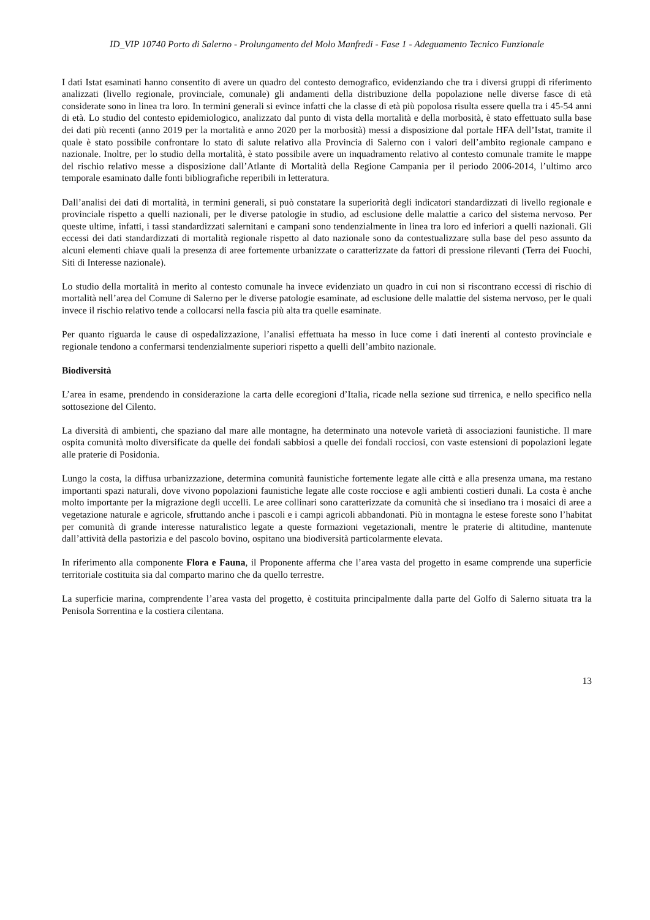ID_VIP 10740 Porto di Salerno - Prolungamento del Molo Manfredi - Fase 1 - Adeguamento Tecnico Funzionale
I dati Istat esaminati hanno consentito di avere un quadro del contesto demografico, evidenziando che tra i diversi gruppi di riferimento analizzati (livello regionale, provinciale, comunale) gli andamenti della distribuzione della popolazione nelle diverse fasce di età considerate sono in linea tra loro. In termini generali si evince infatti che la classe di età più popolosa risulta essere quella tra i 45-54 anni di età. Lo studio del contesto epidemiologico, analizzato dal punto di vista della mortalità e della morbosità, è stato effettuato sulla base dei dati più recenti (anno 2019 per la mortalità e anno 2020 per la morbosità) messi a disposizione dal portale HFA dell’Istat, tramite il quale è stato possibile confrontare lo stato di salute relativo alla Provincia di Salerno con i valori dell’ambito regionale campano e nazionale. Inoltre, per lo studio della mortalità, è stato possibile avere un inquadramento relativo al contesto comunale tramite le mappe del rischio relativo messe a disposizione dall’Atlante di Mortalità della Regione Campania per il periodo 2006-2014, l’ultimo arco temporale esaminato dalle fonti bibliografiche reperibili in letteratura.
Dall’analisi dei dati di mortalità, in termini generali, si può constatare la superiorità degli indicatori standardizzati di livello regionale e provinciale rispetto a quelli nazionali, per le diverse patologie in studio, ad esclusione delle malattie a carico del sistema nervoso. Per queste ultime, infatti, i tassi standardizzati salernitani e campani sono tendenzialmente in linea tra loro ed inferiori a quelli nazionali. Gli eccessi dei dati standardizzati di mortalità regionale rispetto al dato nazionale sono da contestualizzare sulla base del peso assunto da alcuni elementi chiave quali la presenza di aree fortemente urbanizzate o caratterizzate da fattori di pressione rilevanti (Terra dei Fuochi, Siti di Interesse nazionale).
Lo studio della mortalità in merito al contesto comunale ha invece evidenziato un quadro in cui non si riscontrano eccessi di rischio di mortalità nell’area del Comune di Salerno per le diverse patologie esaminate, ad esclusione delle malattie del sistema nervoso, per le quali invece il rischio relativo tende a collocarsi nella fascia più alta tra quelle esaminate.
Per quanto riguarda le cause di ospedalizzazione, l’analisi effettuata ha messo in luce come i dati inerenti al contesto provinciale e regionale tendono a confermarsi tendenzialmente superiori rispetto a quelli dell’ambito nazionale.
Biodiversità
L’area in esame, prendendo in considerazione la carta delle ecoregioni d’Italia, ricade nella sezione sud tirrenica, e nello specifico nella sottosezione del Cilento.
La diversità di ambienti, che spaziano dal mare alle montagne, ha determinato una notevole varietà di associazioni faunistiche. Il mare ospita comunità molto diversificate da quelle dei fondali sabbiosi a quelle dei fondali rocciosi, con vaste estensioni di popolazioni legate alle praterie di Posidonia.
Lungo la costa, la diffusa urbanizzazione, determina comunità faunistiche fortemente legate alle città e alla presenza umana, ma restano importanti spazi naturali, dove vivono popolazioni faunistiche legate alle coste rocciose e agli ambienti costieri dunali. La costa è anche molto importante per la migrazione degli uccelli. Le aree collinari sono caratterizzate da comunità che si insediano tra i mosaici di aree a vegetazione naturale e agricole, sfruttando anche i pascoli e i campi agricoli abbandonati. Più in montagna le estese foreste sono l’habitat per comunità di grande interesse naturalistico legate a queste formazioni vegetazionali, mentre le praterie di altitudine, mantenute dall’attività della pastorizia e del pascolo bovino, ospitano una biodiversità particolarmente elevata.
In riferimento alla componente Flora e Fauna, il Proponente afferma che l’area vasta del progetto in esame comprende una superficie territoriale costituita sia dal comparto marino che da quello terrestre.
La superficie marina, comprendente l’area vasta del progetto, è costituita principalmente dalla parte del Golfo di Salerno situata tra la Penisola Sorrentina e la costiera cilentana.
13